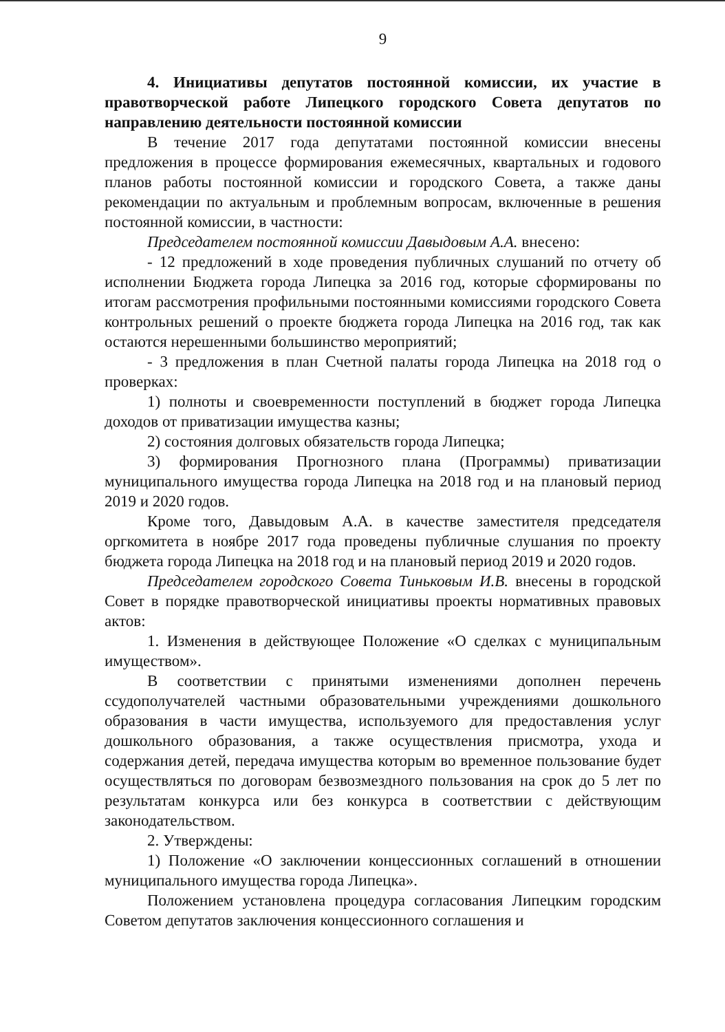9
4. Инициативы депутатов постоянной комиссии, их участие в правотворческой работе Липецкого городского Совета депутатов по направлению деятельности постоянной комиссии
В течение 2017 года депутатами постоянной комиссии внесены предложения в процессе формирования ежемесячных, квартальных и годового планов работы постоянной комиссии и городского Совета, а также даны рекомендации по актуальным и проблемным вопросам, включенные в решения постоянной комиссии, в частности:
Председателем постоянной комиссии Давыдовым А.А. внесено:
- 12 предложений в ходе проведения публичных слушаний по отчету об исполнении Бюджета города Липецка за 2016 год, которые сформированы по итогам рассмотрения профильными постоянными комиссиями городского Совета контрольных решений о проекте бюджета города Липецка на 2016 год, так как остаются нерешенными большинство мероприятий;
- 3 предложения в план Счетной палаты города Липецка на 2018 год о проверках:
1) полноты и своевременности поступлений в бюджет города Липецка доходов от приватизации имущества казны;
2) состояния долговых обязательств города Липецка;
3) формирования Прогнозного плана (Программы) приватизации муниципального имущества города Липецка на 2018 год и на плановый период 2019 и 2020 годов.
Кроме того, Давыдовым А.А. в качестве заместителя председателя оргкомитета в ноябре 2017 года проведены публичные слушания по проекту бюджета города Липецка на 2018 год и на плановый период 2019 и 2020 годов.
Председателем городского Совета Тиньковым И.В. внесены в городской Совет в порядке правотворческой инициативы проекты нормативных правовых актов:
1. Изменения в действующее Положение «О сделках с муниципальным имуществом».
В соответствии с принятыми изменениями дополнен перечень ссудополучателей частными образовательными учреждениями дошкольного образования в части имущества, используемого для предоставления услуг дошкольного образования, а также осуществления присмотра, ухода и содержания детей, передача имущества которым во временное пользование будет осуществляться по договорам безвозмездного пользования на срок до 5 лет по результатам конкурса или без конкурса в соответствии с действующим законодательством.
2. Утверждены:
1) Положение «О заключении концессионных соглашений в отношении муниципального имущества города Липецка».
Положением установлена процедура согласования Липецким городским Советом депутатов заключения концессионного соглашения и